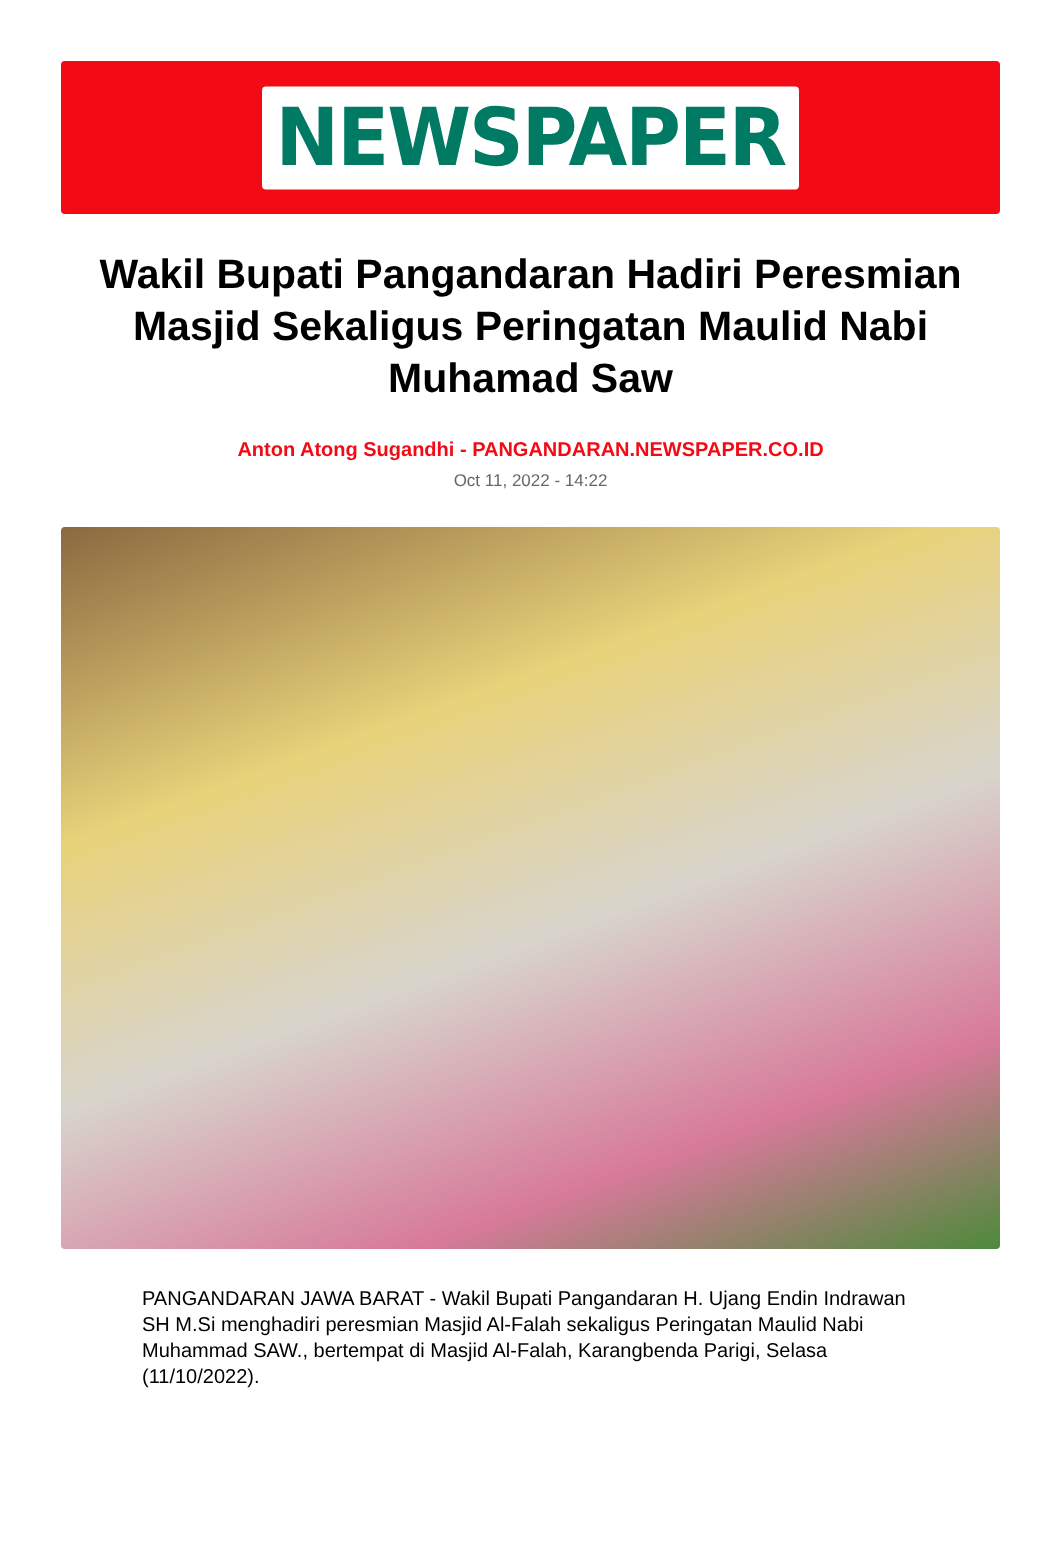NEWSPAPER
Wakil Bupati Pangandaran Hadiri Peresmian Masjid Sekaligus Peringatan Maulid Nabi Muhamad Saw
Anton Atong Sugandhi - PANGANDARAN.NEWSPAPER.CO.ID
Oct 11, 2022 - 14:22
PANGANDARAN JAWA BARAT - Wakil Bupati Pangandaran H. Ujang Endin Indrawan SH M.Si menghadiri peresmian Masjid Al-Falah sekaligus Peringatan Maulid Nabi Muhammad SAW., bertempat di Masjid Al-Falah, Karangbenda Parigi, Selasa (11/10/2022).